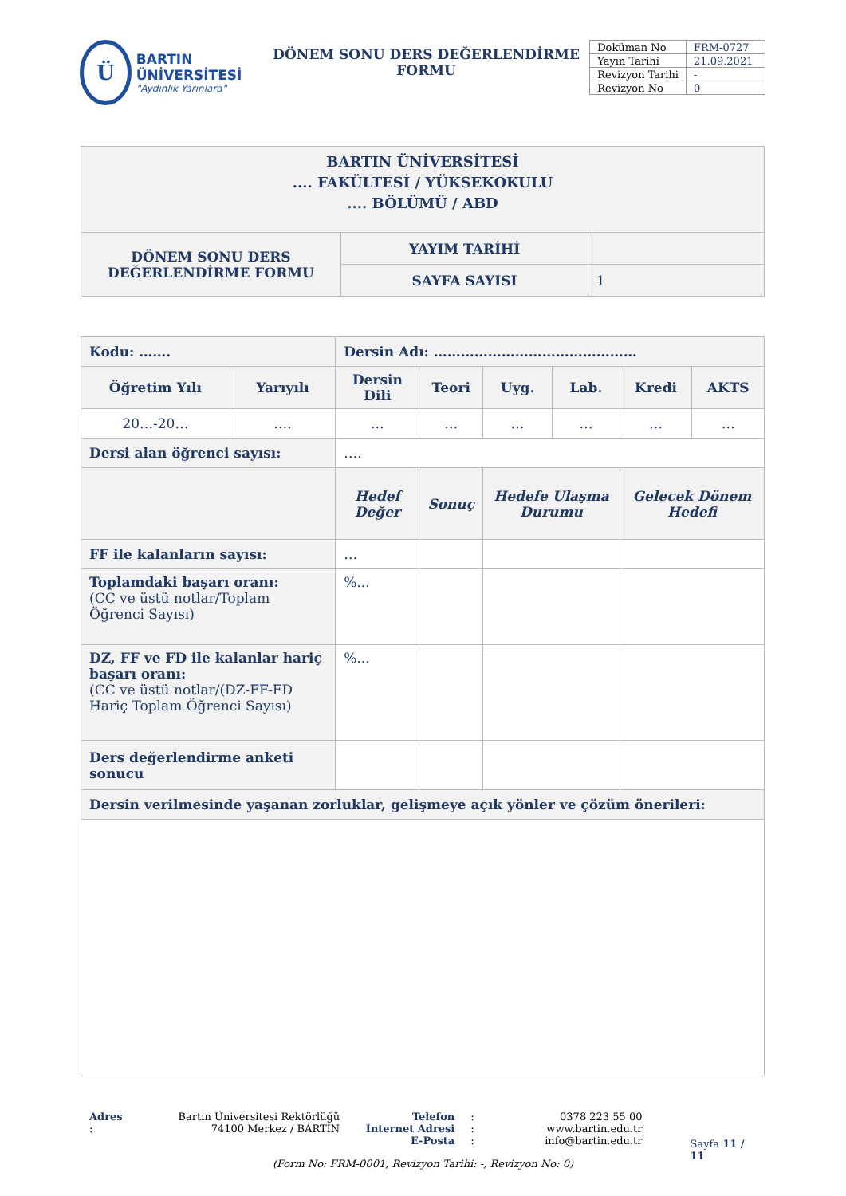Ü
BARTIN ÜNİVERSİTESİ
"Aydınlık Yarınlara"
DÖNEM SONU DERS DEĞERLENDİRME
FORMU
| Doküman No | FRM-0727 |
| Yayın Tarihi | 21.09.2021 |
| Revizyon Tarihi | - |
| Revizyon No | 0 |
| BARTIN ÜNİVERSİTESİ .... FAKÜLTESİ / YÜKSEKOKULU .... BÖLÜMÜ / ABD | | |
| DÖNEM SONU DERS DEĞERLENDİRME FORMU | YAYIM TARİHİ | |
| | SAYFA SAYISI | 1 |
| Kodu: ……. | | Dersin Adı: ……………………………………… | | | | | | |
| Öğretim Yılı | Yarıyılı | Dersin Dili | | Teori | Uyg. | Lab. | Kredi | AKTS |
| 20…-20… | …. | … | | … | … | … | … | … |
| Dersi alan öğrenci sayısı: | | …. | | | | | | |
| | | Hedef Değer | Sonuç | | Hedefe Ulaşma Durumu | | Gelecek Dönem Hedefi | |
| FF ile kalanların sayısı: | | … | | | | | | |
| Toplamdaki başarı oranı: (CC ve üstü notlar/Toplam Öğrenci Sayısı) | | %... | | | | | | |
| DZ, FF ve FD ile kalanlar hariç başarı oranı: (CC ve üstü notlar/(DZ-FF-FD Hariç Toplam Öğrenci Sayısı) | | %... | | | | | | |
| Ders değerlendirme anketi sonucu | | | | | | | | |
| Dersin verilmesinde yaşanan zorluklar, gelişmeye açık yönler ve çözüm önerileri: | | | | | | | | |
Adres : Bartın Üniversitesi Rektörlüğü
74100 Merkez / BARTIN
Telefon
İnternet Adresi
E-Posta
:
:
:
0378 223 55 00
www.bartin.edu.tr
info@bartin.edu.tr
Sayfa 11 / 11
(Form No: FRM-0001, Revizyon Tarihi: -, Revizyon No: 0)